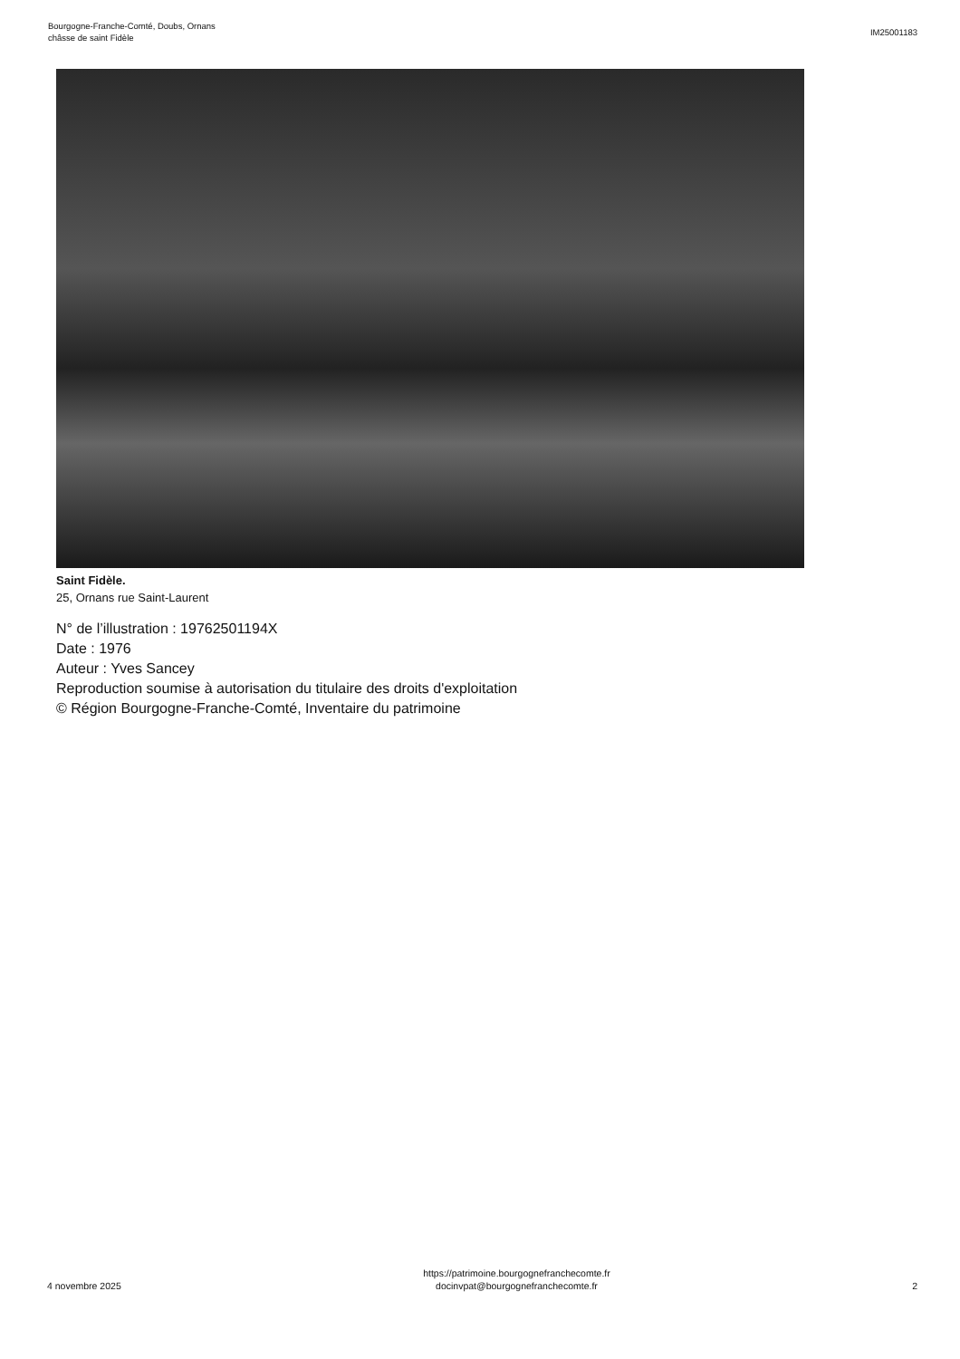Bourgogne-Franche-Comté, Doubs, Ornans
châsse de saint Fidèle
IM25001183
Saint Fidèle.
25, Ornans rue Saint-Laurent
N° de l’illustration : 19762501194X
Date : 1976
Auteur : Yves Sancey
Reproduction soumise à autorisation du titulaire des droits d'exploitation
© Région Bourgogne-Franche-Comté, Inventaire du patrimoine
4 novembre 2025
https://patrimoine.bourgognefranchecomte.fr
docinvpat@bourgognefranchecomte.fr
2